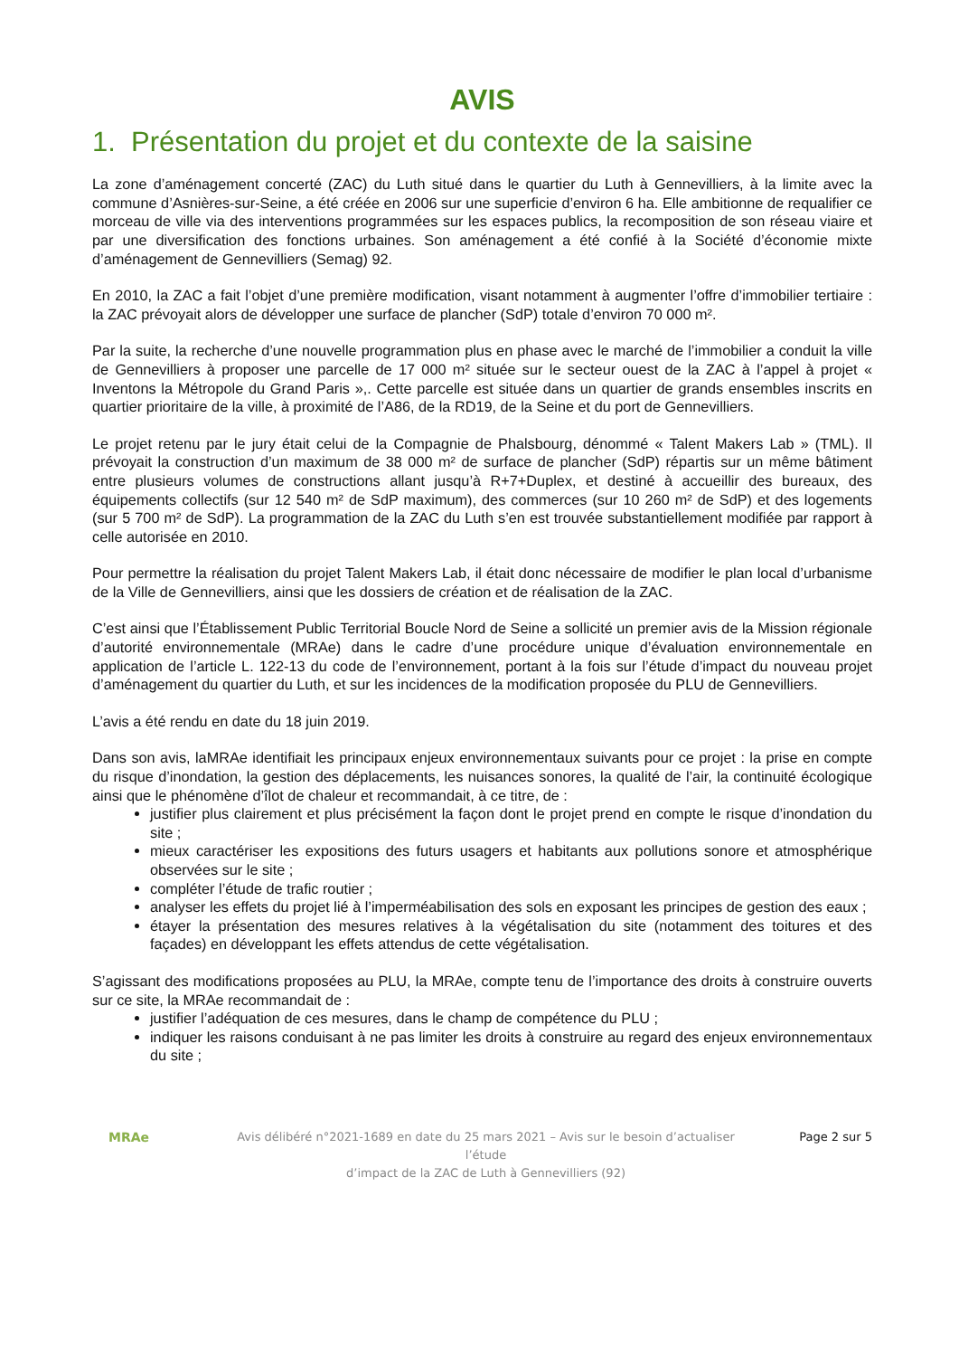AVIS
1. Présentation du projet et du contexte de la saisine
La zone d’aménagement concerté (ZAC) du Luth situé dans le quartier du Luth à Gennevilliers, à la limite avec la commune d’Asnières-sur-Seine, a été créée en 2006 sur une superficie d’environ 6 ha. Elle ambitionne de requalifier ce morceau de ville via des interventions programmées sur les espaces publics, la recomposition de son réseau viaire et par une diversification des fonctions urbaines. Son aménagement a été confié à la Société d’économie mixte d’aménagement de Gennevilliers (Semag) 92.
En 2010, la ZAC a fait l’objet d’une première modification, visant notamment à augmenter l’offre d’immobilier tertiaire : la ZAC prévoyait alors de développer une surface de plancher (SdP) totale d’environ 70 000 m².
Par la suite, la recherche d’une nouvelle programmation plus en phase avec le marché de l’immobilier a conduit la ville de Gennevilliers à proposer une parcelle de 17 000 m² située sur le secteur ouest de la ZAC à l’appel à projet « Inventons la Métropole du Grand Paris »,. Cette parcelle est située dans un quartier de grands ensembles inscrits en quartier prioritaire de la ville, à proximité de l’A86, de la RD19, de la Seine et du port de Gennevilliers.
Le projet retenu par le jury était celui de la Compagnie de Phalsbourg, dénommé « Talent Makers Lab » (TML). Il prévoyait la construction d’un maximum de 38 000 m² de surface de plancher (SdP) répartis sur un même bâtiment entre plusieurs volumes de constructions allant jusqu’à R+7+Duplex, et destiné à accueillir des bureaux, des équipements collectifs (sur 12 540 m² de SdP maximum), des commerces (sur 10 260 m² de SdP) et des logements (sur 5 700 m² de SdP). La programmation de la ZAC du Luth s’en est trouvée substantiellement modifiée par rapport à celle autorisée en 2010.
Pour permettre la réalisation du projet Talent Makers Lab, il était donc nécessaire de modifier le plan local d’urbanisme de la Ville de Gennevilliers, ainsi que les dossiers de création et de réalisation de la ZAC.
C’est ainsi que l’Établissement Public Territorial Boucle Nord de Seine a sollicité un premier avis de la Mission régionale d’autorité environnementale (MRAe) dans le cadre d’une procédure unique d’évaluation environnementale en application de l’article L. 122-13 du code de l’environnement, portant à la fois sur l’étude d’impact du nouveau projet d’aménagement du quartier du Luth, et sur les incidences de la modification proposée du PLU de Gennevilliers.
L’avis a été rendu en date du 18 juin 2019.
Dans son avis, laMRAe identifiait les principaux enjeux environnementaux suivants pour ce projet : la prise en compte du risque d’inondation, la gestion des déplacements, les nuisances sonores, la qualité de l’air, la continuité écologique ainsi que le phénomène d’îlot de chaleur et recommandait, à ce titre, de :
justifier plus clairement et plus précisément la façon dont le projet prend en compte le risque d’inondation du site ;
mieux caractériser les expositions des futurs usagers et habitants aux pollutions sonore et atmosphérique observées sur le site ;
compléter l’étude de trafic routier ;
analyser les effets du projet lié à l’imperméabilisation des sols en exposant les principes de gestion des eaux ;
étayer la présentation des mesures relatives à la végétalisation du site (notamment des toitures et des façades) en développant les effets attendus de cette végétalisation.
S’agissant des modifications proposées au PLU, la MRAe, compte tenu de l’importance des droits à construire ouverts sur ce site, la MRAe recommandait de :
justifier l’adéquation de ces mesures, dans le champ de compétence du PLU ;
indiquer les raisons conduisant à ne pas limiter les droits à construire au regard des enjeux environnementaux du site ;
MRAe
Avis délibéré n°2021-1689 en date du 25 mars 2021 – Avis sur le besoin d’actualiser l’étude
d’impact de la ZAC de Luth à Gennevilliers (92)
Page 2 sur 5